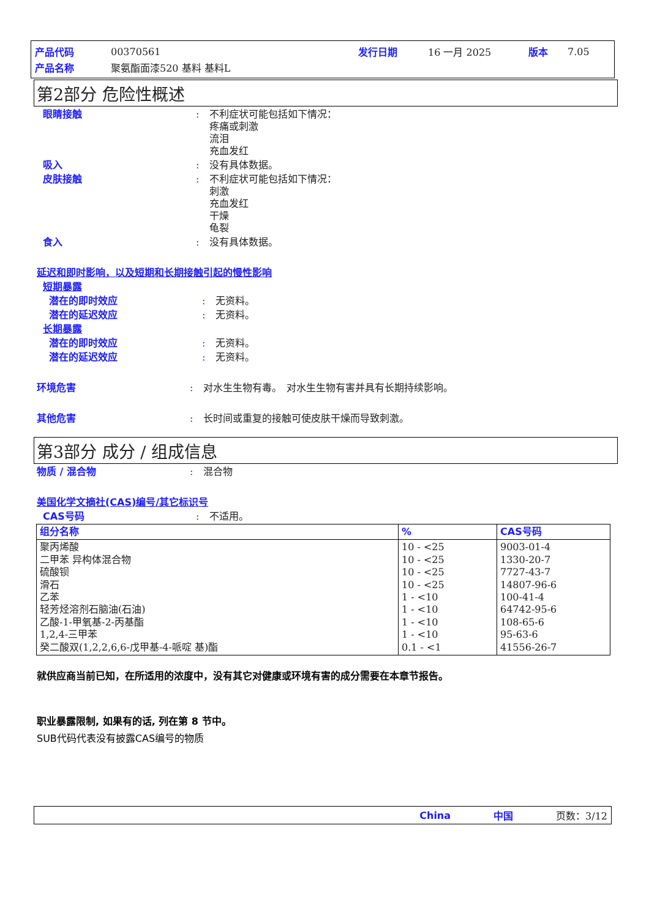| 产品代码 | 00370561 | 发行日期 | 16 一月 2025 | 版本 | 7.05 |
| 产品名称 | 聚氨酯面漆520 基料 基料L | | | | |
第2部分 危险性概述
眼睛接触 : 不利症状可能包括如下情况：
疼痛或刺激
流泪
充血发红
吸入 : 没有具体数据。
皮肤接触 : 不利症状可能包括如下情况：
刺激
充血发红
干燥
龟裂
食入 : 没有具体数据。
延迟和即时影响，以及短期和长期接触引起的慢性影响
短期暴露
潜在的即时效应 : 无资料。
潜在的延迟效应 : 无资料。
长期暴露
潜在的即时效应 : 无资料。
潜在的延迟效应 : 无资料。
环境危害 : 对水生生物有毒。　对水生生物有害并具有长期持续影响。
其他危害 : 长时间或重复的接触可使皮肤干燥而导致刺激。
第3部分 成分 / 组成信息
物质 / 混合物 : 混合物
美国化学文摘社(CAS)编号/其它标识号
CAS号码 : 不适用。
| 组分名称 | % | CAS号码 |
| --- | --- | --- |
| 聚丙烯酸 二甲苯 异构体混合物 硫酸钡 滑石 乙苯 轻芳烃溶剂石脑油(石油) 乙酸-1-甲氧基-2-丙基酯 1,2,4-三甲苯 癸二酸双(1,2,2,6,6-戊甲基-4-哌啶 基)酯 | 10 - <25 10 - <25 10 - <25 10 - <25 1 - <10 1 - <10 1 - <10 1 - <10 0.1 - <1 | 9003-01-4 1330-20-7 7727-43-7 14807-96-6 100-41-4 64742-95-6 108-65-6 95-63-6 41556-26-7 |
就供应商当前已知，在所适用的浓度中，没有其它对健康或环境有害的成分需要在本章节报告。
职业暴露限制, 如果有的话, 列在第 8 节中。
SUB代码代表没有披露CAS编号的物质
China 中国 页数：3/12